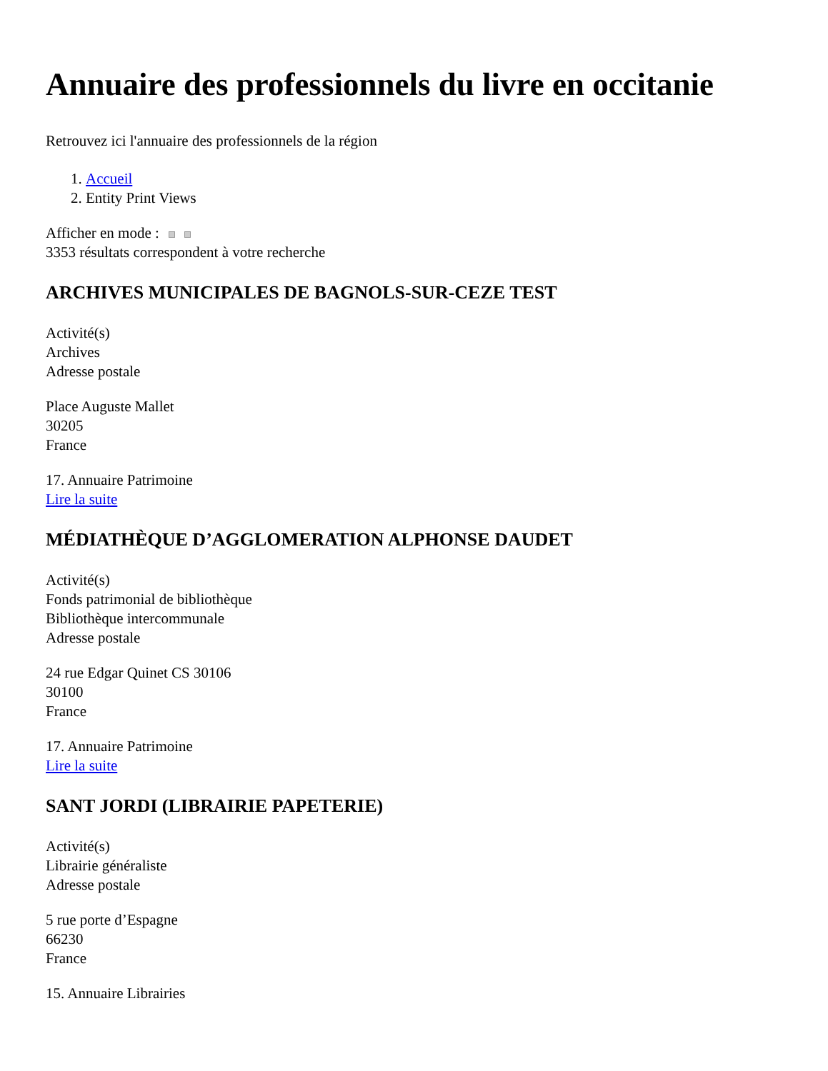Annuaire des professionnels du livre en occitanie
Retrouvez ici l'annuaire des professionnels de la région
1. Accueil
2. Entity Print Views
Afficher en mode :
3353 résultats correspondent à votre recherche
ARCHIVES MUNICIPALES DE BAGNOLS-SUR-CEZE TEST
Activité(s)
Archives
Adresse postale
Place Auguste Mallet
30205
France
17. Annuaire Patrimoine
Lire la suite
MÉDIATHÈQUE D’AGGLOMERATION ALPHONSE DAUDET
Activité(s)
Fonds patrimonial de bibliothèque
Bibliothèque intercommunale
Adresse postale
24 rue Edgar Quinet CS 30106
30100
France
17. Annuaire Patrimoine
Lire la suite
SANT JORDI (LIBRAIRIE PAPETERIE)
Activité(s)
Librairie généraliste
Adresse postale
5 rue porte d’Espagne
66230
France
15. Annuaire Librairies